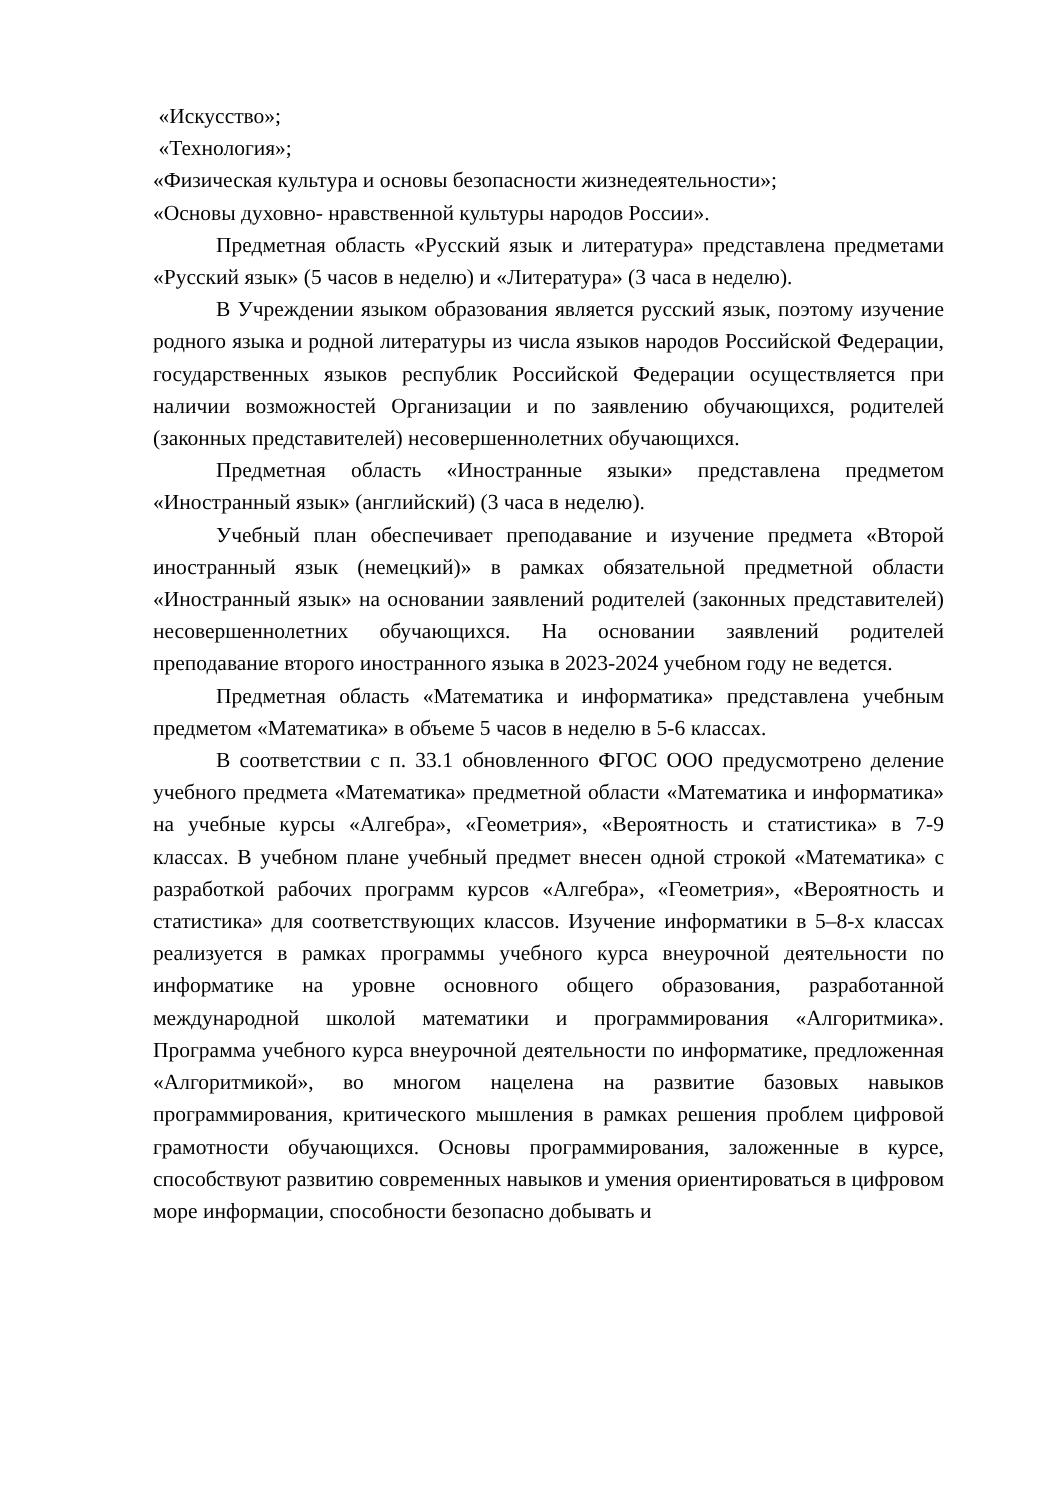«Искусство»;
«Технология»;
«Физическая культура и основы безопасности жизнедеятельности»;
«Основы духовно- нравственной культуры народов России».
Предметная область «Русский язык и литература» представлена предметами «Русский язык» (5 часов в неделю) и «Литература» (3 часа в неделю).
В Учреждении языком образования является русский язык, поэтому изучение родного языка и родной литературы из числа языков народов Российской Федерации, государственных языков республик Российской Федерации осуществляется при наличии возможностей Организации и по заявлению обучающихся, родителей (законных представителей) несовершеннолетних обучающихся.
Предметная область «Иностранные языки» представлена предметом «Иностранный язык» (английский) (3 часа в неделю).
Учебный план обеспечивает преподавание и изучение предмета «Второй иностранный язык (немецкий)» в рамках обязательной предметной области «Иностранный язык» на основании заявлений родителей (законных представителей) несовершеннолетних обучающихся. На основании заявлений родителей преподавание второго иностранного языка в 2023-2024 учебном году не ведется.
Предметная область «Математика и информатика» представлена учебным предметом «Математика» в объеме 5 часов в неделю в 5-6 классах.
В соответствии с п. 33.1 обновленного ФГОС ООО предусмотрено деление учебного предмета «Математика» предметной области «Математика и информатика» на учебные курсы «Алгебра», «Геометрия», «Вероятность и статистика» в 7-9 классах. В учебном плане учебный предмет внесен одной строкой «Математика» с разработкой рабочих программ курсов «Алгебра», «Геометрия», «Вероятность и статистика» для соответствующих классов. Изучение информатики в 5–8-х классах реализуется в рамках программы учебного курса внеурочной деятельности по информатике на уровне основного общего образования, разработанной международной школой математики и программирования «Алгоритмика». Программа учебного курса внеурочной деятельности по информатике, предложенная «Алгоритмикой», во многом нацелена на развитие базовых навыков программирования, критического мышления в рамках решения проблем цифровой грамотности обучающихся. Основы программирования, заложенные в курсе, способствуют развитию современных навыков и умения ориентироваться в цифровом море информации, способности безопасно добывать и